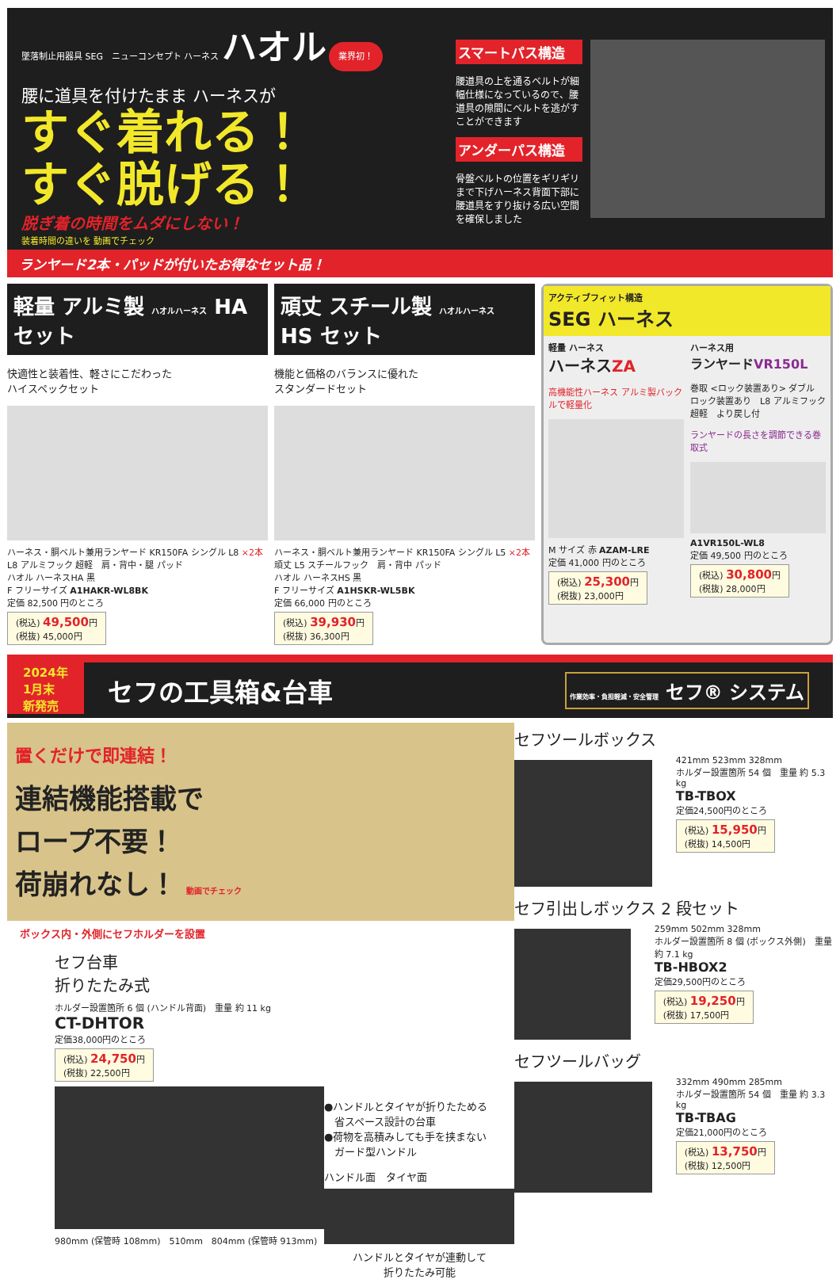墜落制止用器具 SEG　ニューコンセプト ハーネス ハオル 業界初！
腰に道具を付けたまま ハーネスが
すぐ着れる！
すぐ脱げる！
脱ぎ着の時間をムダにしない！
装着時間の違いを 動画でチェック
スマートパス構造
腰道具の上を通るベルトが細幅仕様になっているので、腰道具の隙間にベルトを逃がすことができます
アンダーパス構造
骨盤ベルトの位置をギリギリまで下げハーネス背面下部に腰道具をすり抜ける広い空間を確保しました
ランヤード2本・パッドが付いたお得なセット品！
軽量 アルミ製 ハオルハーネス HA セット
快適性と装着性、軽さにこだわった
ハイスペックセット
ハーネス・胴ベルト兼用ランヤード KR150FA シングル L8 ×2本
L8 アルミフック 超軽　肩・背中・腿 パッド
ハオル ハーネスHA 黒
F フリーサイズ A1HAKR-WL8BK
定価 82,500 円のところ
(税込) 49,500円
(税抜) 45,000円
頑丈 スチール製 ハオルハーネス HS セット
機能と価格のバランスに優れた
スタンダードセット
ハーネス・胴ベルト兼用ランヤード KR150FA シングル L5 ×2本
頑丈 L5 スチールフック　肩・背中 パッド
ハオル ハーネスHS 黒
F フリーサイズ A1HSKR-WL5BK
定価 66,000 円のところ
(税込) 39,930円
(税抜) 36,300円
アクティブフィット構造
SEG ハーネス
軽量 ハーネス
ハーネスZA
高機能性ハーネス アルミ製バックルで軽量化
M サイズ 赤 AZAM-LRE
定価 41,000 円のところ
(税込) 25,300円
(税抜) 23,000円
ハーネス用
ランヤードVR150L
巻取 <ロック装置あり> ダブル　ロック装置あり　L8 アルミフック 超軽　より戻し付
ランヤードの長さを調節できる巻取式
A1VR150L-WL8
定価 49,500 円のところ
(税込) 30,800円
(税抜) 28,000円
2024年
1月末
新発売
セフの工具箱&台車
作業効率・負担軽減・安全管理 セフ® システム
置くだけで即連結！
連結機能搭載で
ロープ不要！
荷崩れなし！ 動画でチェック
ボックス内・外側にセフホルダーを設置
セフ台車
折りたたみ式
ホルダー設置箇所 6 個 (ハンドル背面)　重量 約 11 kg
CT-DHTOR
定価38,000円のところ
(税込) 24,750円
(税抜) 22,500円
980mm (保管時 108mm)　510mm　804mm (保管時 913mm)
●ハンドルとタイヤが折りたためる
　省スペース設計の台車
●荷物を高積みしても手を挟まない
　ガード型ハンドル
ハンドル面　タイヤ面
ハンドルとタイヤが連動して
折りたたみ可能
セフツールボックス
421mm 523mm 328mm
ホルダー設置箇所 54 個　重量 約 5.3 kg
TB-TBOX
定価24,500円のところ
(税込) 15,950円
(税抜) 14,500円
セフ引出しボックス 2 段セット
259mm 502mm 328mm
ホルダー設置箇所 8 個 (ボックス外側)　重量 約 7.1 kg
TB-HBOX2
定価29,500円のところ
(税込) 19,250円
(税抜) 17,500円
セフツールバッグ
332mm 490mm 285mm
ホルダー設置箇所 54 個　重量 約 3.3 kg
TB-TBAG
定価21,000円のところ
(税込) 13,750円
(税抜) 12,500円